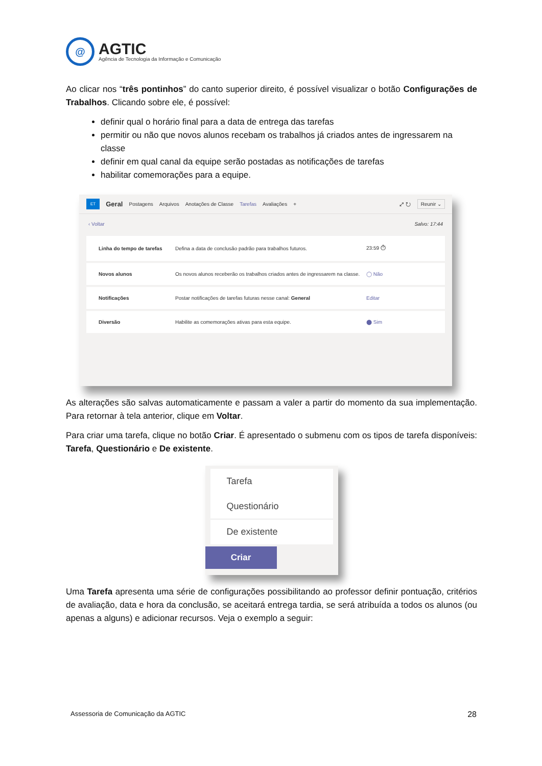@
AGTIC
Agência de Tecnologia da Informação e Comunicação
Ao clicar nos “três pontinhos” do canto superior direito, é possível visualizar o botão Configurações de Trabalhos. Clicando sobre ele, é possível:
definir qual o horário final para a data de entrega das tarefas
permitir ou não que novos alunos recebam os trabalhos já criados antes de ingressarem na classe
definir em qual canal da equipe serão postadas as notificações de tarefas
habilitar comemorações para a equipe.
ET Geral Postagens Arquivos Anotações de Classe Tarefas Avaliações + ⤢ ↻ Reunir ⌄
‹ Voltar Salvo: 17:44
Linha do tempo de tarefas Defina a data de conclusão padrão para trabalhos futuros. 23:59 ⏱
Novos alunos Os novos alunos receberão os trabalhos criados antes de ingressarem na classe. ◯ Não
Notificações Postar notificações de tarefas futuras nesse canal: General Editar
Diversão Habilite as comemorações ativas para esta equipe. ⬤ Sim
As alterações são salvas automaticamente e passam a valer a partir do momento da sua implementação. Para retornar à tela anterior, clique em Voltar.
Para criar uma tarefa, clique no botão Criar. É apresentado o submenu com os tipos de tarefa disponíveis: Tarefa, Questionário e De existente.
Tarefa
Questionário
De existente
Criar
Uma Tarefa apresenta uma série de configurações possibilitando ao professor definir pontuação, critérios de avaliação, data e hora da conclusão, se aceitará entrega tardia, se será atribuída a todos os alunos (ou apenas a alguns) e adicionar recursos. Veja o exemplo a seguir:
Assessoria de Comunicação da AGTIC 28